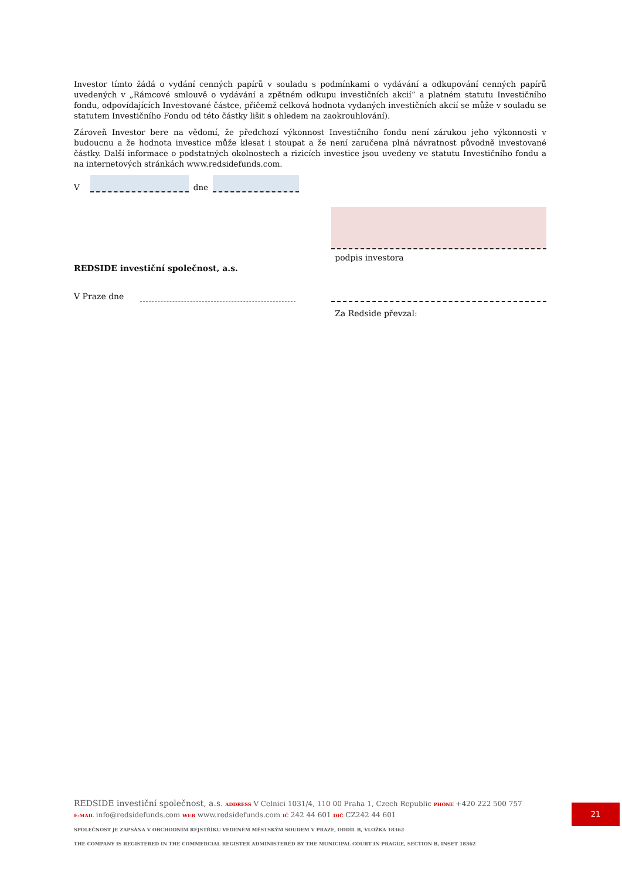Investor tímto žádá o vydání cenných papírů v souladu s podmínkami o vydávání a odkupování cenných papírů uvedených v „Rámcové smlouvě o vydávání a zpětném odkupu investičních akcií“ a platném statutu Investičního fondu, odpovídajících Investované částce, přičemž celková hodnota vydaných investičních akcií se může v souladu se statutem Investičního Fondu od této částky lišit s ohledem na zaokrouhlování).
Zároveň Investor bere na vědomí, že předchozí výkonnost Investičního fondu není zárukou jeho výkonnosti v budoucnu a že hodnota investice může klesat i stoupat a že není zaručena plná návratnost původně investované částky. Další informace o podstatných okolnostech a rizicích investice jsou uvedeny ve statutu Investičního fondu a na internetových stránkách www.redsidefunds.com.
V dne
REDSIDE investiční společnost, a.s.
V Praze dne
podpis investora
Za Redside převzal:
REDSIDE investiční společnost, a.s. ADDRESS V Celnici 1031/4, 110 00 Praha 1, Czech Republic PHONE +420 222 500 757
E-MAIL info@redsidefunds.com WEB www.redsidefunds.com IČ 242 44 601 DIČ CZ242 44 601
SPOLEČNOST JE ZAPSÁNA V OBCHODNÍM REJSTŘÍKU VEDENÉM MĚSTSKÝM SOUDEM V PRAZE, ODDÍL B, VLOŽKA 18362
THE COMPANY IS REGISTERED IN THE COMMERCIAL REGISTER ADMINISTERED BY THE MUNICIPAL COURT IN PRAGUE, SECTION B, INSET 18362
21